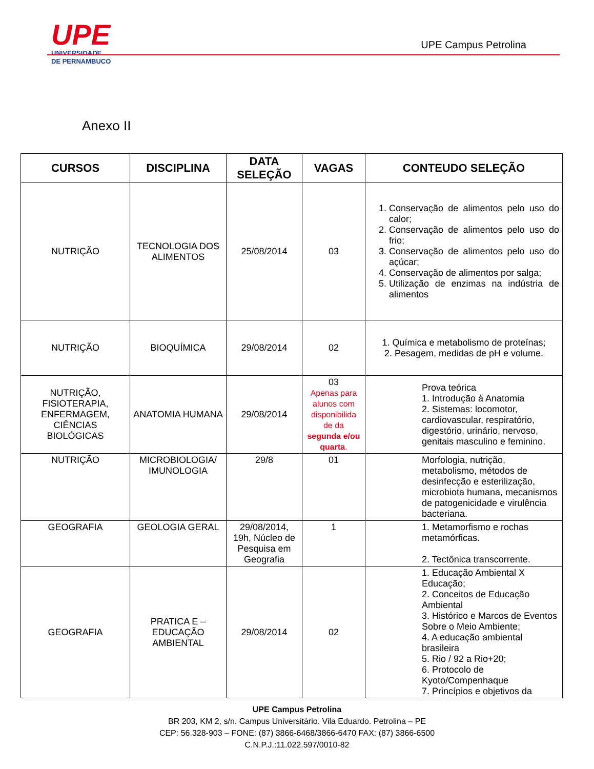UPE
UNIVERSIDADE
DE PERNAMBUCO
UPE Campus Petrolina
Anexo II
| CURSOS | DISCIPLINA | DATA SELEÇÃO | VAGAS | CONTEUDO SELEÇÃO |
| --- | --- | --- | --- | --- |
| NUTRIÇÃO | TECNOLOGIA DOS ALIMENTOS | 25/08/2014 | 03 | 1. Conservação de alimentos pelo uso do calor; 2. Conservação de alimentos pelo uso do frio; 3. Conservação de alimentos pelo uso do açúcar; 4. Conservação de alimentos por salga; 5. Utilização de enzimas na indústria de alimentos |
| NUTRIÇÃO | BIOQUÍMICA | 29/08/2014 | 02 | 1. Química e metabolismo de proteínas; 2. Pesagem, medidas de pH e volume. |
| NUTRIÇÃO, FISIOTERAPIA, ENFERMAGEM, CIÊNCIAS BIOLÓGICAS | ANATOMIA HUMANA | 29/08/2014 | 03 Apenas para alunos com disponibilida de da segunda e/ou quarta . | Prova teórica 1. Introdução à Anatomia 2. Sistemas: locomotor, cardiovascular, respiratório, digestório, urinário, nervoso, genitais masculino e feminino. |
| NUTRIÇÃO | MICROBIOLOGIA/ IMUNOLOGIA | 29/8 | 01 | Morfologia, nutrição, metabolismo, métodos de desinfecção e esterilização, microbiota humana, mecanismos de patogenicidade e virulência bacteriana. |
| GEOGRAFIA | GEOLOGIA GERAL | 29/08/2014, 19h, Núcleo de Pesquisa em Geografia | 1 | 1. Metamorfismo e rochas metamórficas. 2. Tectônica transcorrente. |
| GEOGRAFIA | PRATICA E – EDUCAÇÃO AMBIENTAL | 29/08/2014 | 02 | 1. Educação Ambiental X Educação; 2. Conceitos de Educação Ambiental 3. Histórico e Marcos de Eventos Sobre o Meio Ambiente; 4. A educação ambiental brasileira 5. Rio / 92 a Rio+20; 6. Protocolo de Kyoto/Compenhaque 7. Princípios e objetivos da |
UPE Campus Petrolina
BR 203, KM 2, s/n. Campus Universitário. Vila Eduardo. Petrolina – PE
CEP: 56.328-903 – FONE: (87) 3866-6468/3866-6470 FAX: (87) 3866-6500
C.N.P.J.:11.022.597/0010-82